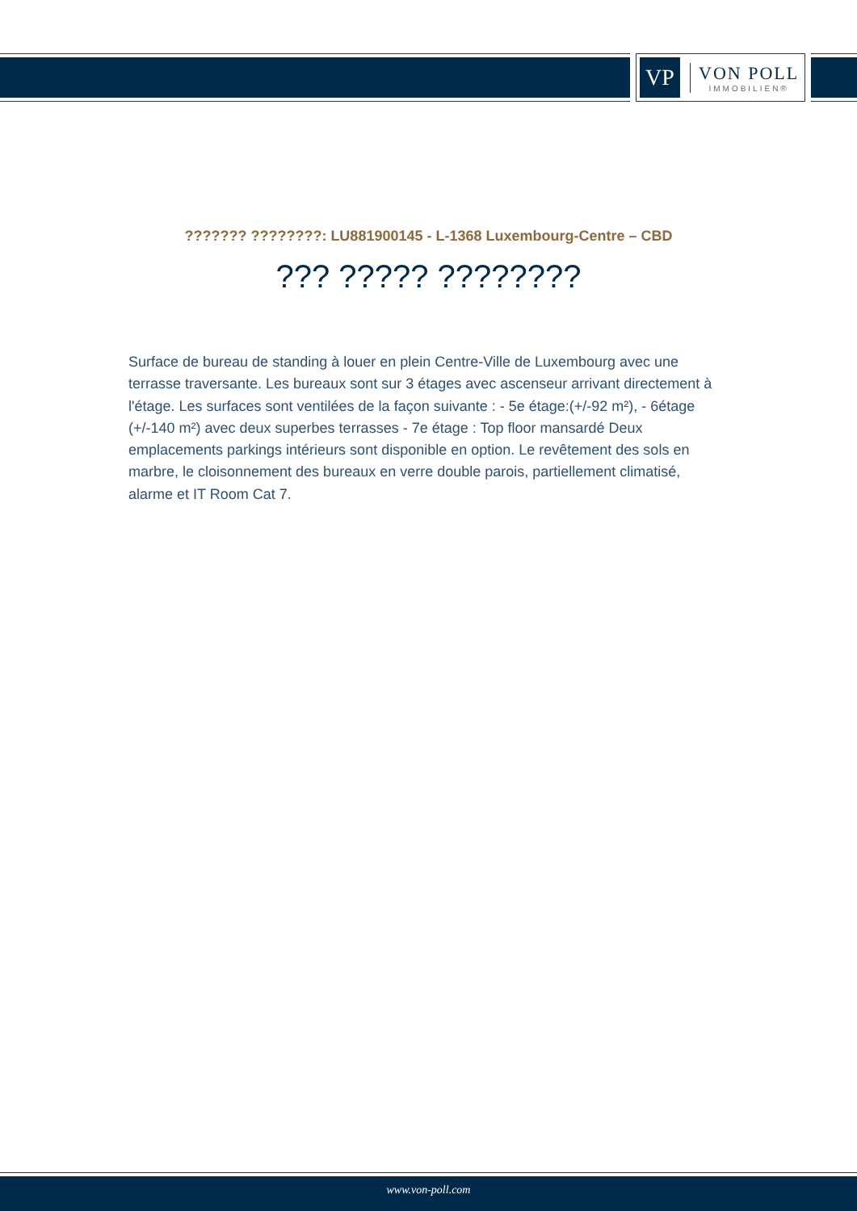VP
VON POLL
IMMOBILIEN®
??????? ????????: LU881900145 - L-1368 Luxembourg-Centre – CBD
??? ????? ????????
Surface de bureau de standing à louer en plein Centre-Ville de Luxembourg avec une terrasse traversante. Les bureaux sont sur 3 étages avec ascenseur arrivant directement à l'étage. Les surfaces sont ventilées de la façon suivante : - 5e étage:(+/-92 m²), - 6étage (+/-140 m²) avec deux superbes terrasses - 7e étage : Top floor mansardé Deux emplacements parkings intérieurs sont disponible en option. Le revêtement des sols en marbre, le cloisonnement des bureaux en verre double parois, partiellement climatisé, alarme et IT Room Cat 7.
www.von-poll.com